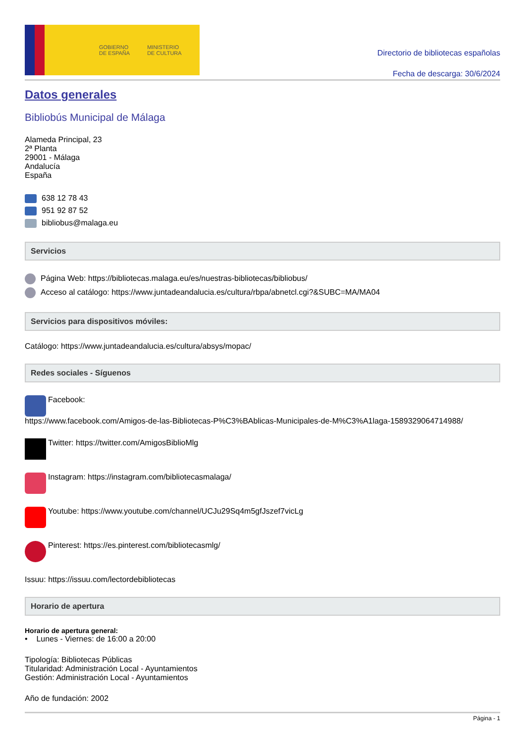GOBIERNO
DE ESPAÑA MINISTERIO
DE CULTURA
Directorio de bibliotecas españolas
Fecha de descarga: 30/6/2024
Datos generales
Bibliobús Municipal de Málaga
Alameda Principal, 23
2ª Planta
29001 - Málaga
Andalucía
España
638 12 78 43
951 92 87 52
bibliobus@malaga.eu
Servicios
Página Web: https://bibliotecas.malaga.eu/es/nuestras-bibliotecas/bibliobus/
Acceso al catálogo: https://www.juntadeandalucia.es/cultura/rbpa/abnetcl.cgi?&SUBC=MA/MA04
Servicios para dispositivos móviles:
Catálogo: https://www.juntadeandalucia.es/cultura/absys/mopac/
Redes sociales - Síguenos
Facebook:
https://www.facebook.com/Amigos-de-las-Bibliotecas-P%C3%BAblicas-Municipales-de-M%C3%A1laga-1589329064714988/
Twitter: https://twitter.com/AmigosBiblioMlg
Instagram: https://instagram.com/bibliotecasmalaga/
Youtube: https://www.youtube.com/channel/UCJu29Sq4m5gfJszef7vicLg
Pinterest: https://es.pinterest.com/bibliotecasmlg/
Issuu: https://issuu.com/lectordebibliotecas
Horario de apertura
Horario de apertura general:
• Lunes - Viernes: de 16:00 a 20:00
Tipología: Bibliotecas Públicas
Titularidad: Administración Local - Ayuntamientos
Gestión: Administración Local - Ayuntamientos
Año de fundación: 2002
Página - 1